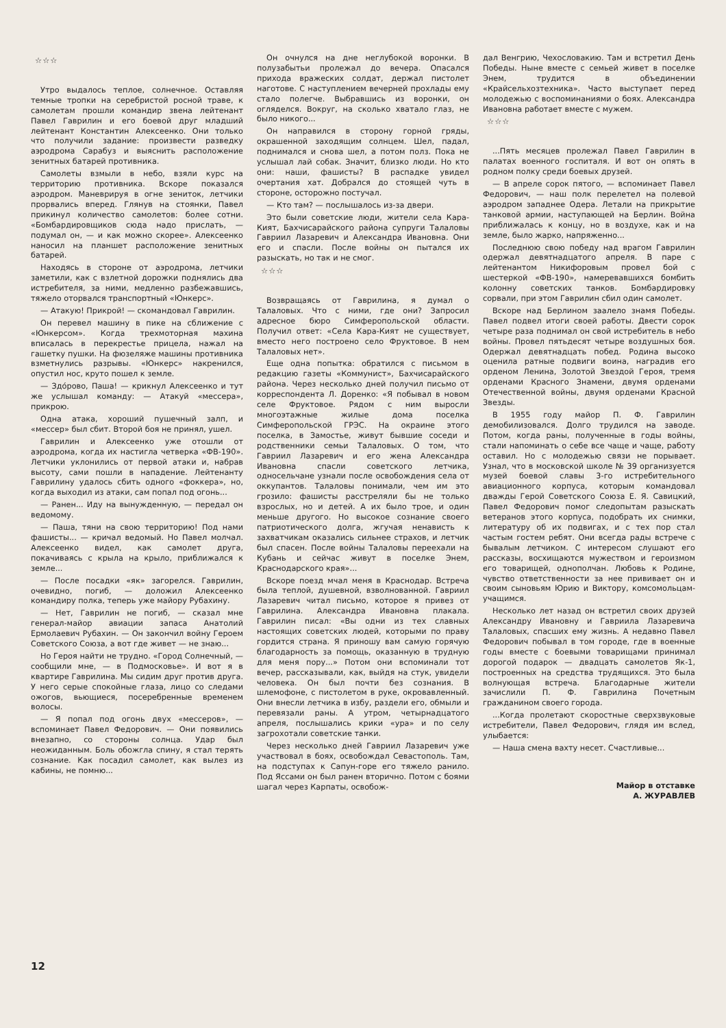☆☆☆
Утро выдалось теплое, солнечное. Оставляя темные тропки на серебристой росной траве, к самолетам прошли командир звена лейтенант Павел Гаврилин и его боевой друг младший лейтенант Константин Алексеенко. Они только что получили задание: произвести разведку аэродрома Сарабуз и выяснить расположение зенитных батарей противника.
Самолеты взмыли в небо, взяли курс на территорию противника. Вскоре показался аэродром. Маневрируя в огне зениток, летчики прорвались вперед. Глянув на стоянки, Павел прикинул количество самолетов: более сотни. «Бомбардировщиков сюда надо прислать, — подумал он, — и как можно скорее». Алексеенко наносил на планшет расположение зенитных батарей.
Находясь в стороне от аэродрома, летчики заметили, как с взлетной дорожки поднялись два истребителя, за ними, медленно разбежавшись, тяжело оторвался транспортный «Юнкерс».
— Атакую! Прикрой! — скомандовал Гаврилин.
Он перевел машину в пике на сближение с «Юнкерсом». Когда трехмоторная махина вписалась в перекрестье прицела, нажал на гашетку пушки. На фюзеляже машины противника взметнулись разрывы. «Юнкерс» накренился, опустил нос, круто пошел к земле.
— Здо́рово, Паша! — крикнул Алексеенко и тут же услышал команду: — Атакуй «мессера», прикрою.
Одна атака, хороший пушечный залп, и «мессер» был сбит. Второй боя не принял, ушел.
Гаврилин и Алексеенко уже отошли от аэродрома, когда их настигла четверка «ФВ-190». Летчики уклонились от первой атаки и, набрав высоту, сами пошли в нападение. Лейтенанту Гаврилину удалось сбить одного «фоккера», но, когда выходил из атаки, сам попал под огонь...
— Ранен... Иду на вынужденную, — передал он ведомому.
— Паша, тяни на свою территорию! Под нами фашисты... — кричал ведомый. Но Павел молчал. Алексеенко видел, как самолет друга, покачиваясь с крыла на крыло, приближался к земле...
— После посадки «як» загорелся. Гаврилин, очевидно, погиб, — доложил Алексеенко командиру полка, теперь уже майору Рубахину.
— Нет, Гаврилин не погиб, — сказал мне генерал-майор авиации запаса Анатолий Ермолаевич Рубахин. — Он закончил войну Героем Советского Союза, а вот где живет — не знаю...
Но Героя найти не трудно. «Город Солнечный, — сообщили мне, — в Подмосковье». И вот я в квартире Гаврилина. Мы сидим друг против друга. У него серые спокойные глаза, лицо со следами ожогов, вьющиеся, посеребренные временем волосы.
— Я попал под огонь двух «мессеров», — вспоминает Павел Федорович. — Они появились внезапно, со стороны солнца. Удар был неожиданным. Боль обожгла спину, я стал терять сознание. Как посадил самолет, как вылез из кабины, не помню...
Он очнулся на дне неглубокой воронки. В полузабытьи пролежал до вечера. Опасался прихода вражеских солдат, держал пистолет наготове. С наступлением вечерней прохлады ему стало полегче. Выбравшись из воронки, он огляделся. Вокруг, на сколько хватало глаз, не было никого...
Он направился в сторону горной гряды, окрашенной заходящим солнцем. Шел, падал, поднимался и снова шел, а потом полз. Пока не услышал лай собак. Значит, близко люди. Но кто они: наши, фашисты? В распадке увидел очертания хат. Добрался до стоящей чуть в стороне, осторожно постучал.
— Кто там? — послышалось из-за двери.
Это были советские люди, жители села Кара-Кият, Бахчисарайского района супруги Талаловы Гавриил Лазаревич и Александра Ивановна. Они его и спасли. После войны он пытался их разыскать, но так и не смог.
☆☆☆
Возвращаясь от Гаврилина, я думал о Талаловых. Что с ними, где они? Запросил адресное бюро Симферопольской области. Получил ответ: «Села Кара-Кият не существует, вместо него построено село Фруктовое. В нем Талаловых нет».
Еще одна попытка: обратился с письмом в редакцию газеты «Коммунист», Бахчисарайского района. Через несколько дней получил письмо от корреспондента Л. Доренко: «Я побывал в новом селе Фруктовое. Рядом с ним выросли многоэтажные жилые дома поселка Симферопольской ГРЭС. На окраине этого поселка, в Замостье, живут бывшие соседи и родственники семьи Талаловых. О том, что Гавриил Лазаревич и его жена Александра Ивановна спасли советского летчика, односельчане узнали после освобождения села от оккупантов. Талаловы понимали, чем им это грозило: фашисты расстреляли бы не только взрослых, но и детей. А их было трое, и один меньше другого. Но высокое сознание своего патриотического долга, жгучая ненависть к захватчикам оказались сильнее страхов, и летчик был спасен. После войны Талаловы переехали на Кубань и сейчас живут в поселке Энем, Краснодарского края»...
Вскоре поезд мчал меня в Краснодар. Встреча была теплой, душевной, взволнованной. Гавриил Лазаревич читал письмо, которое я привез от Гаврилина. Александра Ивановна плакала. Гаврилин писал: «Вы одни из тех славных настоящих советских людей, которыми по праву гордится страна. Я приношу вам самую горячую благодарность за помощь, оказанную в трудную для меня пору...» Потом они вспоминали тот вечер, рассказывали, как, выйдя на стук, увидели человека. Он был почти без сознания. В шлемофоне, с пистолетом в руке, окровавленный. Они внесли летчика в избу, раздели его, обмыли и перевязали раны. А утром, четырнадцатого апреля, послышались крики «ура» и по селу загрохотали советские танки.
Через несколько дней Гавриил Лазаревич уже участвовал в боях, освобождал Севастополь. Там, на подступах к Сапун-горе его тяжело ранило. Под Яссами он был ранен вторично. Потом с боями шагал через Карпаты, освобож-
дал Венгрию, Чехословакию. Там и встретил День Победы. Ныне вместе с семьей живет в поселке Энем, трудится в объединении «Крайсельхозтехника». Часто выступает перед молодежью с воспоминаниями о боях. Александра Ивановна работает вместе с мужем.
☆☆☆
...Пять месяцев пролежал Павел Гаврилин в палатах военного госпиталя. И вот он опять в родном полку среди боевых друзей.
— В апреле сорок пятого, — вспоминает Павел Федорович, — наш полк перелетел на полевой аэродром западнее Одера. Летали на прикрытие танковой армии, наступающей на Берлин. Война приближалась к концу, но в воздухе, как и на земле, было жарко, напряженно...
Последнюю свою победу над врагом Гаврилин одержал девятнадцатого апреля. В паре с лейтенантом Никифоровым провел бой с шестеркой «ФВ-190», намеревавшихся бомбить колонну советских танков. Бомбардировку сорвали, при этом Гаврилин сбил один самолет.
Вскоре над Берлином заалело знамя Победы. Павел подвел итоги своей работы. Двести сорок четыре раза поднимал он свой истребитель в небо войны. Провел пятьдесят четыре воздушных боя. Одержал девятнадцать побед. Родина высоко оценила ратные подвиги воина, наградив его орденом Ленина, Золотой Звездой Героя, тремя орденами Красного Знамени, двумя орденами Отечественной войны, двумя орденами Красной Звезды.
В 1955 году майор П. Ф. Гаврилин демобилизовался. Долго трудился на заводе. Потом, когда раны, полученные в годы войны, стали напоминать о себе все чаще и чаще, работу оставил. Но с молодежью связи не порывает. Узнал, что в московской школе № 39 организуется музей боевой славы 3-го истребительного авиационного корпуса, которым командовал дважды Герой Советского Союза Е. Я. Савицкий, Павел Федорович помог следопытам разыскать ветеранов этого корпуса, подобрать их снимки, литературу об их подвигах, и с тех пор стал частым гостем ребят. Они всегда рады встрече с бывалым летчиком. С интересом слушают его рассказы, восхищаются мужеством и героизмом его товарищей, однополчан. Любовь к Родине, чувство ответственности за нее прививает он и своим сыновьям Юрию и Виктору, комсомольцам-учащимся.
Несколько лет назад он встретил своих друзей Александру Ивановну и Гавриила Лазаревича Талаловых, спасших ему жизнь. А недавно Павел Федорович побывал в том городе, где в военные годы вместе с боевыми товарищами принимал дорогой подарок — двадцать самолетов Як-1, построенных на средства трудящихся. Это была волнующая встреча. Благодарные жители зачислили П. Ф. Гаврилина Почетным гражданином своего города.
...Когда пролетают скоростные сверхзвуковые истребители, Павел Федорович, глядя им вслед, улыбается:
— Наша смена вахту несет. Счастливые...
Майор в отставке
А. ЖУРАВЛЕВ
12